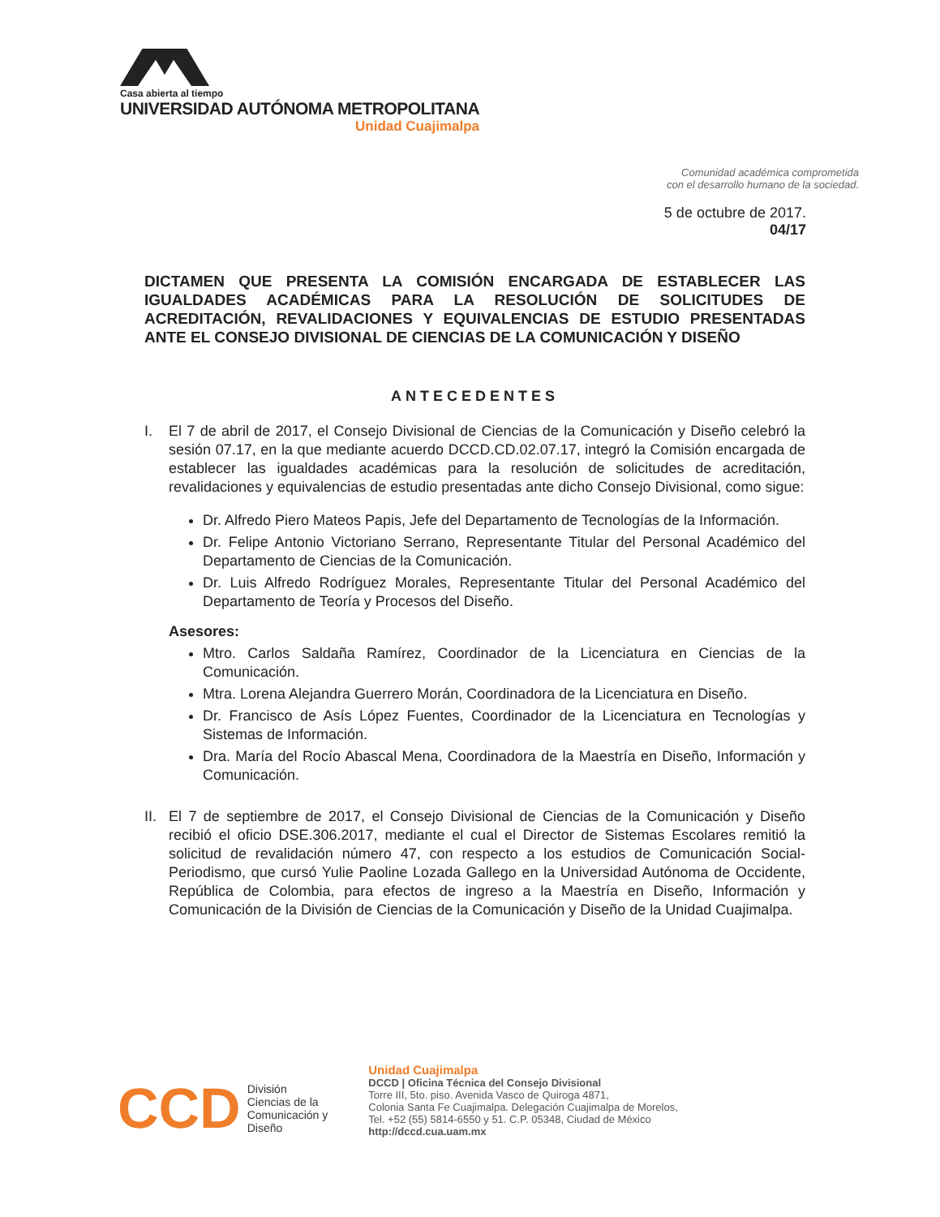Casa abierta al tiempo
UNIVERSIDAD AUTÓNOMA METROPOLITANA
Unidad Cuajimalpa
Comunidad académica comprometida
con el desarrollo humano de la sociedad.
5 de octubre de 2017.
04/17
DICTAMEN QUE PRESENTA LA COMISIÓN ENCARGADA DE ESTABLECER LAS IGUALDADES ACADÉMICAS PARA LA RESOLUCIÓN DE SOLICITUDES DE ACREDITACIÓN, REVALIDACIONES Y EQUIVALENCIAS DE ESTUDIO PRESENTADAS ANTE EL CONSEJO DIVISIONAL DE CIENCIAS DE LA COMUNICACIÓN Y DISEÑO
ANTECEDENTES
I. El 7 de abril de 2017, el Consejo Divisional de Ciencias de la Comunicación y Diseño celebró la sesión 07.17, en la que mediante acuerdo DCCD.CD.02.07.17, integró la Comisión encargada de establecer las igualdades académicas para la resolución de solicitudes de acreditación, revalidaciones y equivalencias de estudio presentadas ante dicho Consejo Divisional, como sigue:
Dr. Alfredo Piero Mateos Papis, Jefe del Departamento de Tecnologías de la Información.
Dr. Felipe Antonio Victoriano Serrano, Representante Titular del Personal Académico del Departamento de Ciencias de la Comunicación.
Dr. Luis Alfredo Rodríguez Morales, Representante Titular del Personal Académico del Departamento de Teoría y Procesos del Diseño.
Asesores:
Mtro. Carlos Saldaña Ramírez, Coordinador de la Licenciatura en Ciencias de la Comunicación.
Mtra. Lorena Alejandra Guerrero Morán, Coordinadora de la Licenciatura en Diseño.
Dr. Francisco de Asís López Fuentes, Coordinador de la Licenciatura en Tecnologías y Sistemas de Información.
Dra. María del Rocío Abascal Mena, Coordinadora de la Maestría en Diseño, Información y Comunicación.
II.
El 7 de septiembre de 2017, el Consejo Divisional de Ciencias de la Comunicación y Diseño recibió el oficio DSE.306.2017, mediante el cual el Director de Sistemas Escolares remitió la solicitud de revalidación número 47, con respecto a los estudios de Comunicación Social-Periodismo, que cursó Yulie Paoline Lozada Gallego en la Universidad Autónoma de Occidente, República de Colombia, para efectos de ingreso a la Maestría en Diseño, Información y Comunicación de la División de Ciencias de la Comunicación y Diseño de la Unidad Cuajimalpa.
CCD
División
Ciencias de la
Comunicación y
Diseño
Unidad Cuajimalpa
DCCD | Oficina Técnica del Consejo Divisional
Torre III, 5to. piso. Avenida Vasco de Quiroga 4871,
Colonia Santa Fe Cuajimalpa. Delegación Cuajimalpa de Morelos,
Tel. +52 (55) 5814-6550 y 51. C.P. 05348, Ciudad de México
http://dccd.cua.uam.mx